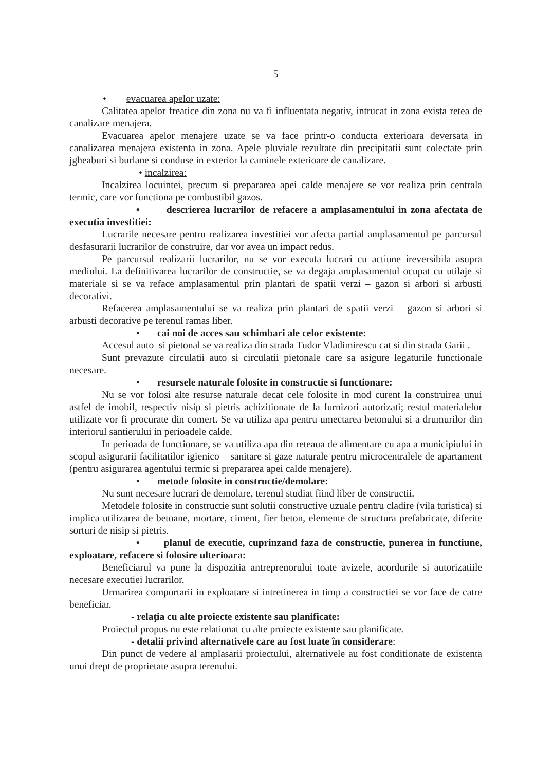5
• evacuarea apelor uzate:
Calitatea apelor freatice din zona nu va fi influentata negativ, intrucat in zona exista retea de canalizare menajera.
Evacuarea apelor menajere uzate se va face printr-o conducta exterioara deversata in canalizarea menajera existenta in zona. Apele pluviale rezultate din precipitatii sunt colectate prin jgheaburi si burlane si conduse in exterior la caminele exterioare de canalizare.
• incalzirea:
Incalzirea locuintei, precum si prepararea apei calde menajere se vor realiza prin centrala termic, care vor functiona pe combustibil gazos.
• descrierea lucrarilor de refacere a amplasamentului in zona afectata de executia investitiei:
Lucrarile necesare pentru realizarea investitiei vor afecta partial amplasamentul pe parcursul desfasurarii lucrarilor de construire, dar vor avea un impact redus.
Pe parcursul realizarii lucrarilor, nu se vor executa lucrari cu actiune ireversibila asupra mediului. La definitivarea lucrarilor de constructie, se va degaja amplasamentul ocupat cu utilaje si materiale si se va reface amplasamentul prin plantari de spatii verzi – gazon si arbori si arbusti decorativi.
Refacerea amplasamentului se va realiza prin plantari de spatii verzi – gazon si arbori si arbusti decorative pe terenul ramas liber.
• cai noi de acces sau schimbari ale celor existente:
Accesul auto si pietonal se va realiza din strada Tudor Vladimirescu cat si din strada Garii .
Sunt prevazute circulatii auto si circulatii pietonale care sa asigure legaturile functionale necesare.
• resursele naturale folosite in constructie si functionare:
Nu se vor folosi alte resurse naturale decat cele folosite in mod curent la construirea unui astfel de imobil, respectiv nisip si pietris achizitionate de la furnizori autorizati; restul materialelor utilizate vor fi procurate din comert. Se va utiliza apa pentru umectarea betonului si a drumurilor din interiorul santierului in perioadele calde.
In perioada de functionare, se va utiliza apa din reteaua de alimentare cu apa a municipiului in scopul asigurarii facilitatilor igienico – sanitare si gaze naturale pentru microcentralele de apartament (pentru asigurarea agentului termic si prepararea apei calde menajere).
• metode folosite in constructie/demolare:
Nu sunt necesare lucrari de demolare, terenul studiat fiind liber de constructii.
Metodele folosite in constructie sunt solutii constructive uzuale pentru cladire (vila turistica) si implica utilizarea de betoane, mortare, ciment, fier beton, elemente de structura prefabricate, diferite sorturi de nisip si pietris.
• planul de executie, cuprinzand faza de constructie, punerea in functiune, exploatare, refacere si folosire ulterioara:
Beneficiarul va pune la dispozitia antreprenorului toate avizele, acordurile si autorizatiile necesare executiei lucrarilor.
Urmarirea comportarii in exploatare si intretinerea in timp a constructiei se vor face de catre beneficiar.
- relaţia cu alte proiecte existente sau planificate:
Proiectul propus nu este relationat cu alte proiecte existente sau planificate.
- detalii privind alternativele care au fost luate în considerare:
Din punct de vedere al amplasarii proiectului, alternativele au fost conditionate de existenta unui drept de proprietate asupra terenului.